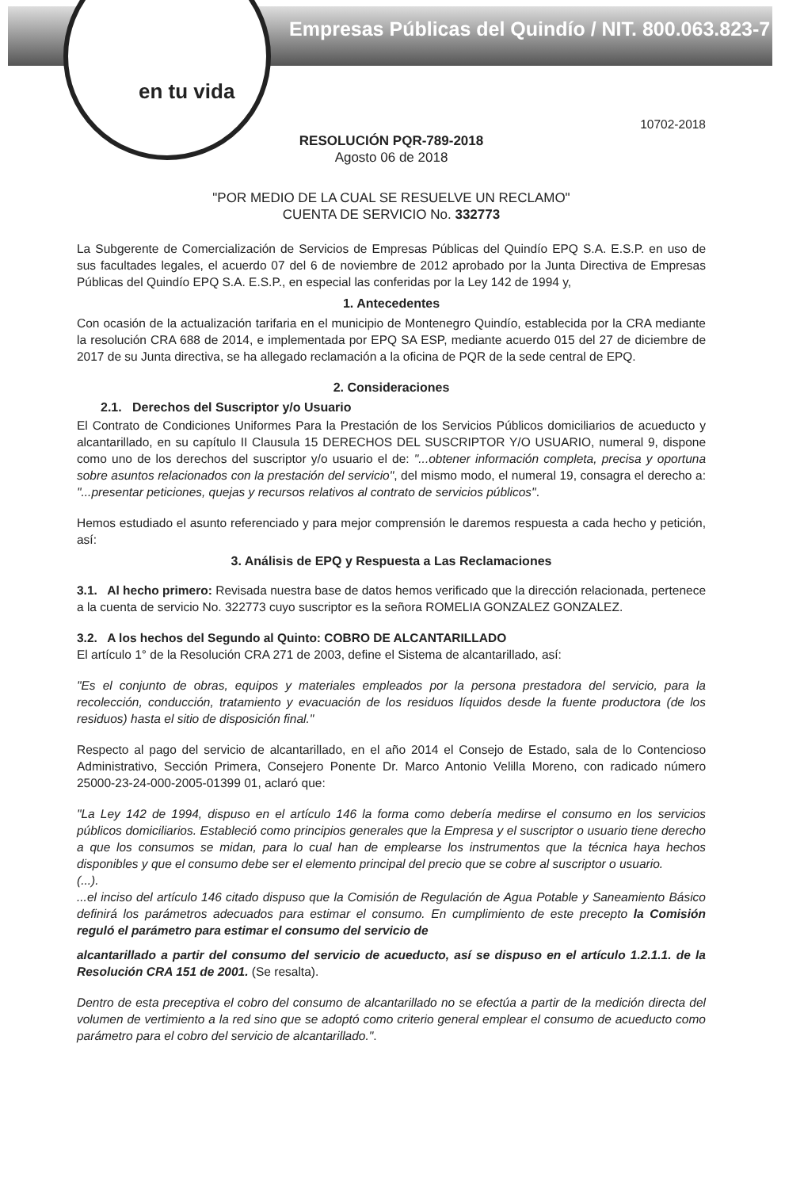Empresas Públicas del Quindío / NIT. 800.063.823-7
en tu vida
10702-2018
RESOLUCIÓN PQR-789-2018
Agosto 06 de 2018
"POR MEDIO DE LA CUAL SE RESUELVE UN RECLAMO"
CUENTA DE SERVICIO No. 332773
La Subgerente de Comercialización de Servicios de Empresas Públicas del Quindío EPQ S.A. E.S.P. en uso de sus facultades legales, el acuerdo 07 del 6 de noviembre de 2012 aprobado por la Junta Directiva de Empresas Públicas del Quindío EPQ S.A. E.S.P., en especial las conferidas por la Ley 142 de 1994 y,
1. Antecedentes
Con ocasión de la actualización tarifaria en el municipio de Montenegro Quindío, establecida por la CRA mediante la resolución CRA 688 de 2014, e implementada por EPQ SA ESP, mediante acuerdo 015 del 27 de diciembre de 2017 de su Junta directiva, se ha allegado reclamación a la oficina de PQR de la sede central de EPQ.
2. Consideraciones
2.1. Derechos del Suscriptor y/o Usuario
El Contrato de Condiciones Uniformes Para la Prestación de los Servicios Públicos domiciliarios de acueducto y alcantarillado, en su capítulo II Clausula 15 DERECHOS DEL SUSCRIPTOR Y/O USUARIO, numeral 9, dispone como uno de los derechos del suscriptor y/o usuario el de: "...obtener información completa, precisa y oportuna sobre asuntos relacionados con la prestación del servicio", del mismo modo, el numeral 19, consagra el derecho a: "...presentar peticiones, quejas y recursos relativos al contrato de servicios públicos".
Hemos estudiado el asunto referenciado y para mejor comprensión le daremos respuesta a cada hecho y petición, así:
3. Análisis de EPQ y Respuesta a Las Reclamaciones
3.1. Al hecho primero: Revisada nuestra base de datos hemos verificado que la dirección relacionada, pertenece a la cuenta de servicio No. 322773 cuyo suscriptor es la señora ROMELIA GONZALEZ GONZALEZ.
3.2. A los hechos del Segundo al Quinto: COBRO DE ALCANTARILLADO
El artículo 1° de la Resolución CRA 271 de 2003, define el Sistema de alcantarillado, así:
"Es el conjunto de obras, equipos y materiales empleados por la persona prestadora del servicio, para la recolección, conducción, tratamiento y evacuación de los residuos líquidos desde la fuente productora (de los residuos) hasta el sitio de disposición final."
Respecto al pago del servicio de alcantarillado, en el año 2014 el Consejo de Estado, sala de lo Contencioso Administrativo, Sección Primera, Consejero Ponente Dr. Marco Antonio Velilla Moreno, con radicado número 25000-23-24-000-2005-01399 01, aclaró que:
"La Ley 142 de 1994, dispuso en el artículo 146 la forma como debería medirse el consumo en los servicios públicos domiciliarios. Estableció como principios generales que la Empresa y el suscriptor o usuario tiene derecho a que los consumos se midan, para lo cual han de emplearse los instrumentos que la técnica haya hechos disponibles y que el consumo debe ser el elemento principal del precio que se cobre al suscriptor o usuario.
(...).
...el inciso del artículo 146 citado dispuso que la Comisión de Regulación de Agua Potable y Saneamiento Básico definirá los parámetros adecuados para estimar el consumo. En cumplimiento de este precepto la Comisión reguló el parámetro para estimar el consumo del servicio de
alcantarillado a partir del consumo del servicio de acueducto, así se dispuso en el artículo 1.2.1.1. de la Resolución CRA 151 de 2001. (Se resalta).
Dentro de esta preceptiva el cobro del consumo de alcantarillado no se efectúa a partir de la medición directa del volumen de vertimiento a la red sino que se adoptó como criterio general emplear el consumo de acueducto como parámetro para el cobro del servicio de alcantarillado.".